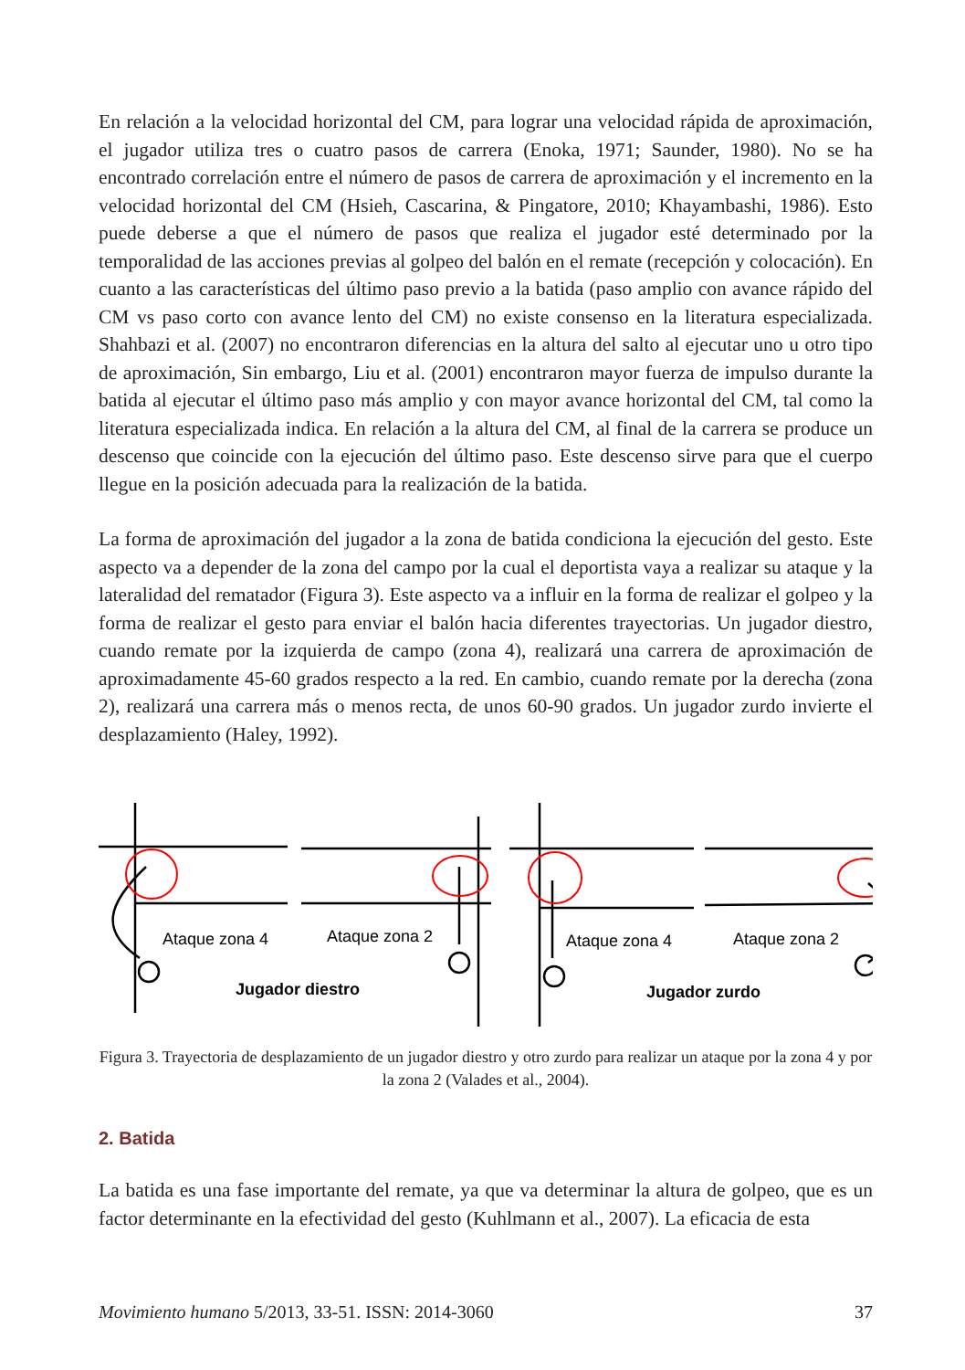En relación a la velocidad horizontal del CM, para lograr una velocidad rápida de aproximación, el jugador utiliza tres o cuatro pasos de carrera (Enoka, 1971; Saunder, 1980). No se ha encontrado correlación entre el número de pasos de carrera de aproximación y el incremento en la velocidad horizontal del CM (Hsieh, Cascarina, & Pingatore, 2010; Khayambashi, 1986). Esto puede deberse a que el número de pasos que realiza el jugador esté determinado por la temporalidad de las acciones previas al golpeo del balón en el remate (recepción y colocación). En cuanto a las características del último paso previo a la batida (paso amplio con avance rápido del CM vs paso corto con avance lento del CM) no existe consenso en la literatura especializada. Shahbazi et al. (2007) no encontraron diferencias en la altura del salto al ejecutar uno u otro tipo de aproximación, Sin embargo, Liu et al. (2001) encontraron mayor fuerza de impulso durante la batida al ejecutar el último paso más amplio y con mayor avance horizontal del CM, tal como la literatura especializada indica. En relación a la altura del CM, al final de la carrera se produce un descenso que coincide con la ejecución del último paso. Este descenso sirve para que el cuerpo llegue en la posición adecuada para la realización de la batida.
La forma de aproximación del jugador a la zona de batida condiciona la ejecución del gesto. Este aspecto va a depender de la zona del campo por la cual el deportista vaya a realizar su ataque y la lateralidad del rematador (Figura 3). Este aspecto va a influir en la forma de realizar el golpeo y la forma de realizar el gesto para enviar el balón hacia diferentes trayectorias. Un jugador diestro, cuando remate por la izquierda de campo (zona 4), realizará una carrera de aproximación de aproximadamente 45-60 grados respecto a la red. En cambio, cuando remate por la derecha (zona 2), realizará una carrera más o menos recta, de unos 60-90 grados. Un jugador zurdo invierte el desplazamiento (Haley, 1992).
Ataque zona 4
Ataque zona 2
Ataque zona 4
Ataque zona 2
Jugador diestro
Jugador zurdo
Figura 3. Trayectoria de desplazamiento de un jugador diestro y otro zurdo para realizar un ataque por la zona 4 y por la zona 2 (Valades et al., 2004).
2. Batida
La batida es una fase importante del remate, ya que va determinar la altura de golpeo, que es un factor determinante en la efectividad del gesto (Kuhlmann et al., 2007). La eficacia de esta
Movimiento humano 5/2013, 33-51. ISSN: 2014-3060 37